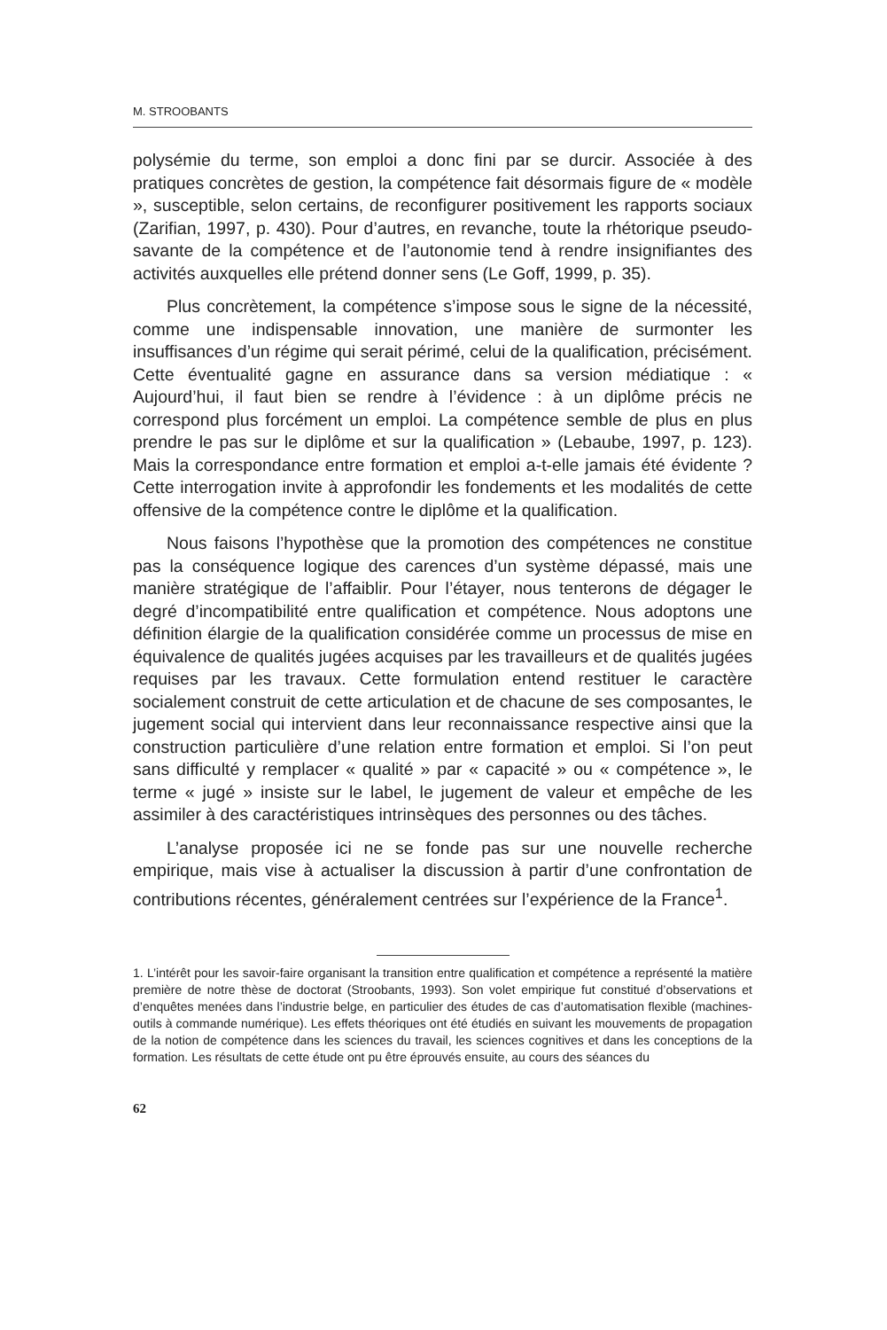M. STROOBANTS
polysémie du terme, son emploi a donc fini par se durcir. Associée à des pratiques concrètes de gestion, la compétence fait désormais figure de « modèle », susceptible, selon certains, de reconfigurer positivement les rapports sociaux (Zarifian, 1997, p. 430). Pour d’autres, en revanche, toute la rhétorique pseudo-savante de la compétence et de l’autonomie tend à rendre insignifiantes des activités auxquelles elle prétend donner sens (Le Goff, 1999, p. 35).
Plus concrètement, la compétence s’impose sous le signe de la nécessité, comme une indispensable innovation, une manière de surmonter les insuffisances d’un régime qui serait périmé, celui de la qualification, précisément. Cette éventualité gagne en assurance dans sa version médiatique : « Aujourd’hui, il faut bien se rendre à l’évidence : à un diplôme précis ne correspond plus forcément un emploi. La compétence semble de plus en plus prendre le pas sur le diplôme et sur la qualification » (Lebaube, 1997, p. 123). Mais la correspondance entre formation et emploi a-t-elle jamais été évidente ? Cette interrogation invite à approfondir les fondements et les modalités de cette offensive de la compétence contre le diplôme et la qualification.
Nous faisons l’hypothèse que la promotion des compétences ne constitue pas la conséquence logique des carences d’un système dépassé, mais une manière stratégique de l’affaiblir. Pour l’étayer, nous tenterons de dégager le degré d’incompatibilité entre qualification et compétence. Nous adoptons une définition élargie de la qualification considérée comme un processus de mise en équivalence de qualités jugées acquises par les travailleurs et de qualités jugées requises par les travaux. Cette formulation entend restituer le caractère socialement construit de cette articulation et de chacune de ses composantes, le jugement social qui intervient dans leur reconnaissance respective ainsi que la construction particulière d’une relation entre formation et emploi. Si l’on peut sans difficulté y remplacer « qualité » par « capacité » ou « compétence », le terme « jugé » insiste sur le label, le jugement de valeur et empêche de les assimiler à des caractéristiques intrinsèques des personnes ou des tâches.
L’analyse proposée ici ne se fonde pas sur une nouvelle recherche empirique, mais vise à actualiser la discussion à partir d’une confrontation de contributions récentes, généralement centrées sur l’expérience de la France<sup>1</sup>.
1. L’intérêt pour les savoir-faire organisant la transition entre qualification et compétence a représenté la matière première de notre thèse de doctorat (Stroobants, 1993). Son volet empirique fut constitué d’observations et d’enquêtes menées dans l’industrie belge, en particulier des études de cas d’automatisation flexible (machines-outils à commande numérique). Les effets théoriques ont été étudiés en suivant les mouvements de propagation de la notion de compétence dans les sciences du travail, les sciences cognitives et dans les conceptions de la formation. Les résultats de cette étude ont pu être éprouvés ensuite, au cours des séances du
62